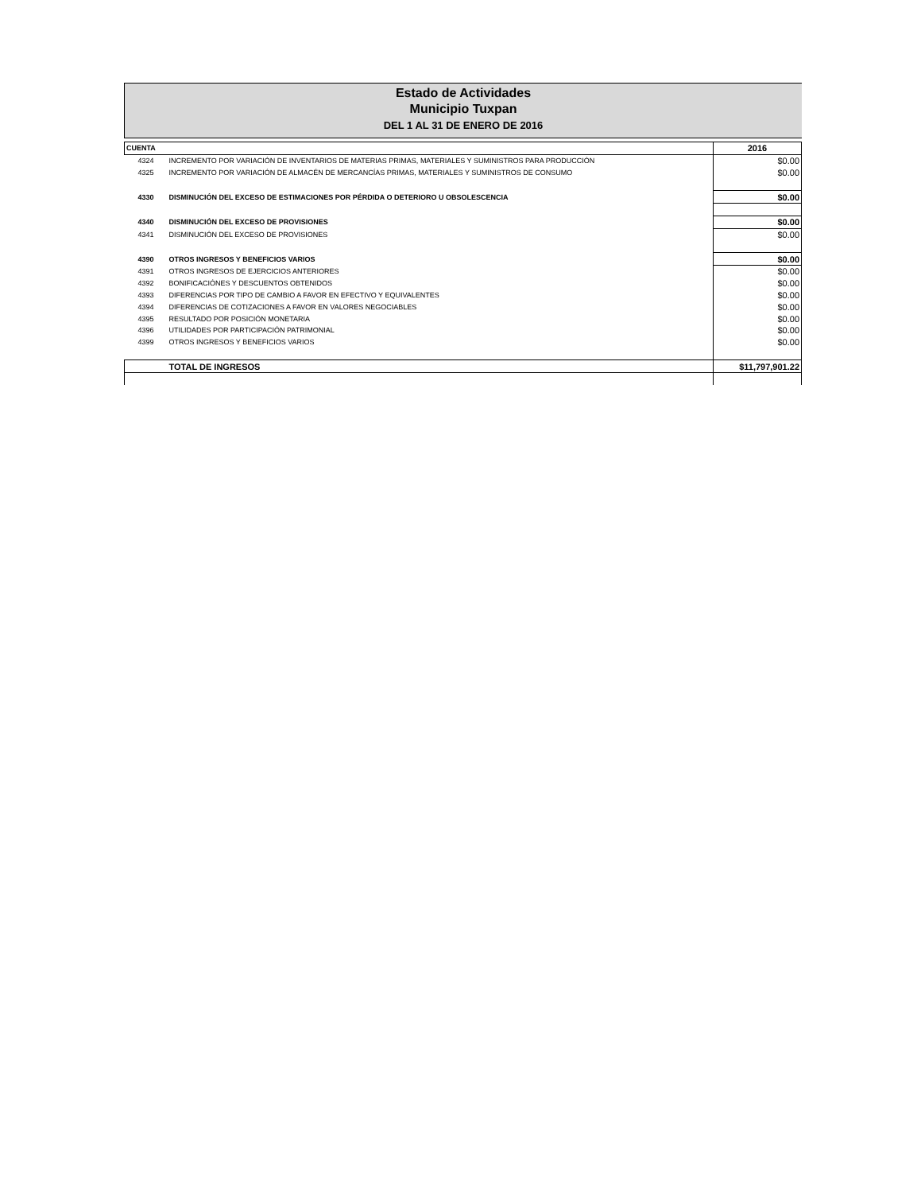Estado de Actividades
Municipio Tuxpan
DEL 1 AL 31 DE ENERO DE 2016
| CUENTA | | 2016 |
| --- | --- | --- |
| 4324 | INCREMENTO POR VARIACIÓN DE INVENTARIOS DE MATERIAS PRIMAS, MATERIALES Y SUMINISTROS PARA PRODUCCIÓN | $0.00 |
| 4325 | INCREMENTO POR VARIACIÓN DE ALMACÉN DE MERCANCÍAS PRIMAS, MATERIALES Y SUMINISTROS DE CONSUMO | $0.00 |
| 4330 | DISMINUCIÓN DEL EXCESO DE ESTIMACIONES POR PÉRDIDA O DETERIORO U OBSOLESCENCIA | $0.00 |
| 4340 | DISMINUCIÓN DEL EXCESO DE PROVISIONES | $0.00 |
| 4341 | DISMINUCIÓN DEL EXCESO DE PROVISIONES | $0.00 |
| 4390 | OTROS INGRESOS Y BENEFICIOS VARIOS | $0.00 |
| 4391 | OTROS INGRESOS DE EJERCICIOS ANTERIORES | $0.00 |
| 4392 | BONIFICACIÓNES Y DESCUENTOS OBTENIDOS | $0.00 |
| 4393 | DIFERENCIAS POR TIPO DE CAMBIO A FAVOR EN EFECTIVO Y EQUIVALENTES | $0.00 |
| 4394 | DIFERENCIAS DE COTIZACIONES A FAVOR EN VALORES NEGOCIABLES | $0.00 |
| 4395 | RESULTADO POR POSICIÓN MONETARIA | $0.00 |
| 4396 | UTILIDADES POR PARTICIPACIÓN PATRIMONIAL | $0.00 |
| 4399 | OTROS INGRESOS Y BENEFICIOS VARIOS | $0.00 |
| | TOTAL DE INGRESOS | $11,797,901.22 |